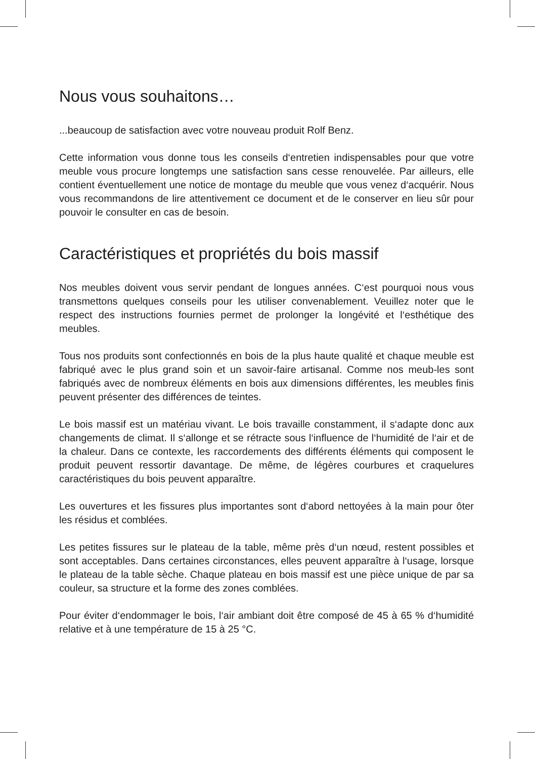Nous vous souhaitons…
...beaucoup de satisfaction avec votre nouveau produit Rolf Benz.
Cette information vous donne tous les conseils d‘entretien indispensables pour que votre meuble vous procure longtemps une satisfaction sans cesse renouvelée. Par ailleurs, elle contient éventuellement une notice de montage du meuble que vous venez d‘acquérir. Nous vous recommandons de lire attentivement ce document et de le conserver en lieu sûr pour pouvoir le consulter en cas de besoin.
Caractéristiques et propriétés du bois massif
Nos meubles doivent vous servir pendant de longues années. C‘est pourquoi nous vous transmettons quelques conseils pour les utiliser convenablement. Veuillez noter que le respect des instructions fournies permet de prolonger la longévité et l‘esthétique des meubles.
Tous nos produits sont confectionnés en bois de la plus haute qualité et chaque meuble est fabriqué avec le plus grand soin et un savoir-faire artisanal. Comme nos meub-les sont fabriqués avec de nombreux éléments en bois aux dimensions différentes, les meubles finis peuvent présenter des différences de teintes.
Le bois massif est un matériau vivant. Le bois travaille constamment, il s‘adapte donc aux changements de climat. Il s‘allonge et se rétracte sous l‘influence de l‘humidité de l‘air et de la chaleur. Dans ce contexte, les raccordements des différents éléments qui composent le produit peuvent ressortir davantage. De même, de légères courbures et craquelures caractéristiques du bois peuvent apparaître.
Les ouvertures et les fissures plus importantes sont d‘abord nettoyées à la main pour ôter les résidus et comblées.
Les petites fissures sur le plateau de la table, même près d‘un nœud, restent possibles et sont acceptables. Dans certaines circonstances, elles peuvent apparaître à l‘usage, lorsque le plateau de la table sèche. Chaque plateau en bois massif est une pièce unique de par sa couleur, sa structure et la forme des zones comblées.
Pour éviter d‘endommager le bois, l‘air ambiant doit être composé de 45 à 65 % d‘humidité relative et à une température de 15 à 25 °C.